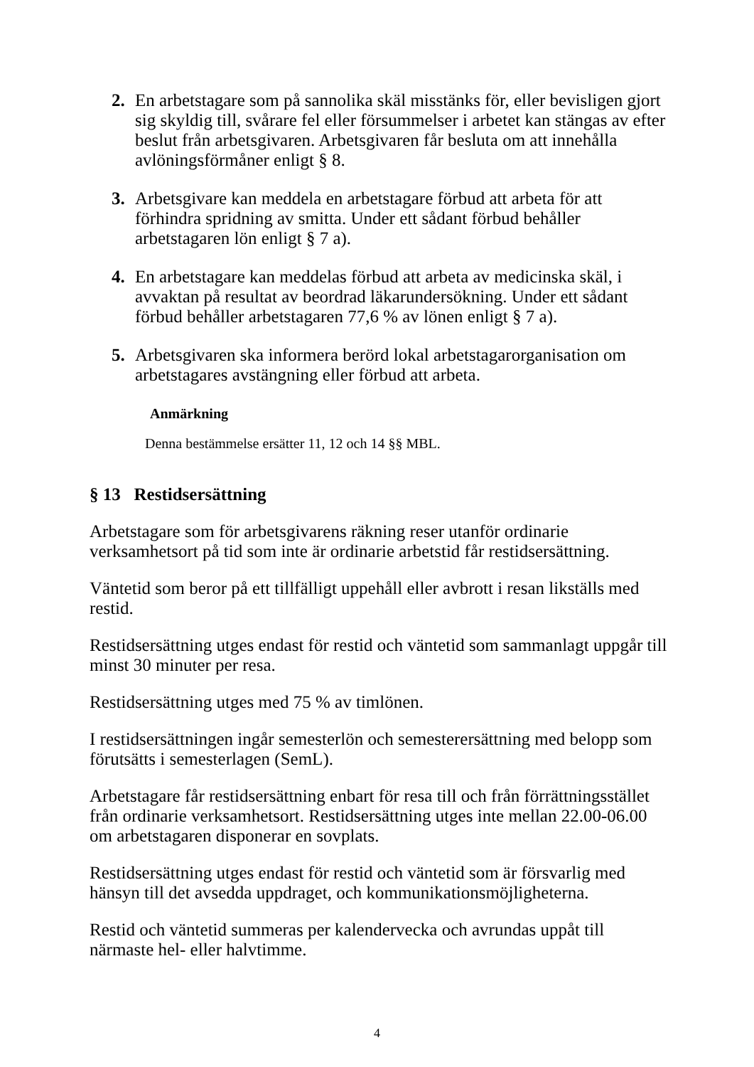2. En arbetstagare som på sannolika skäl misstänks för, eller bevisligen gjort sig skyldig till, svårare fel eller försummelser i arbetet kan stängas av efter beslut från arbetsgivaren. Arbetsgivaren får besluta om att innehålla avlöningsförmåner enligt § 8.
3. Arbetsgivare kan meddela en arbetstagare förbud att arbeta för att förhindra spridning av smitta. Under ett sådant förbud behåller arbetstagaren lön enligt § 7 a).
4. En arbetstagare kan meddelas förbud att arbeta av medicinska skäl, i avvaktan på resultat av beordrad läkarundersökning. Under ett sådant förbud behåller arbetstagaren 77,6 % av lönen enligt § 7 a).
5. Arbetsgivaren ska informera berörd lokal arbetstagarorganisation om arbetstagares avstängning eller förbud att arbeta.
Anmärkning
Denna bestämmelse ersätter 11, 12 och 14 §§ MBL.
§ 13 Restidsersättning
Arbetstagare som för arbetsgivarens räkning reser utanför ordinarie verksamhetsort på tid som inte är ordinarie arbetstid får restidsersättning.
Väntetid som beror på ett tillfälligt uppehåll eller avbrott i resan likställs med restid.
Restidsersättning utges endast för restid och väntetid som sammanlagt uppgår till minst 30 minuter per resa.
Restidsersättning utges med 75 % av timlönen.
I restidsersättningen ingår semesterlön och semesterersättning med belopp som förutsätts i semesterlagen (SemL).
Arbetstagare får restidsersättning enbart för resa till och från förrättningsstället från ordinarie verksamhetsort. Restidsersättning utges inte mellan 22.00-06.00 om arbetstagaren disponerar en sovplats.
Restidsersättning utges endast för restid och väntetid som är försvarlig med hänsyn till det avsedda uppdraget, och kommunikationsmöjligheterna.
Restid och väntetid summeras per kalendervecka och avrundas uppåt till närmaste hel- eller halvtimme.
4